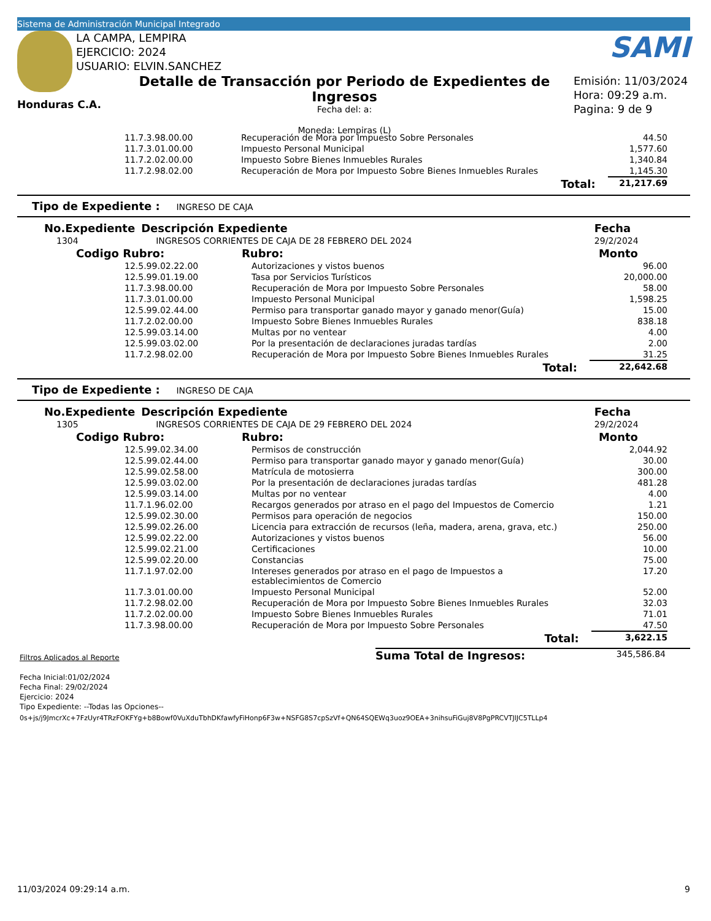Sistema de Administración Municipal Integrado
LA CAMPA, LEMPIRA
EJERCICIO: 2024
USUARIO: ELVIN.SANCHEZ
SAMI
Honduras C.A.
Detalle de Transacción por Periodo de Expedientes de Ingresos
Fecha del: a:
Moneda: Lempiras (L)
Emisión: 11/03/2024
Hora: 09:29 a.m.
Pagina: 9 de 9
| | 11.7.3.98.00.00 | Recuperación de Mora por Impuesto Sobre Personales | 44.50 |
| | 11.7.3.01.00.00 | Impuesto Personal Municipal | 1,577.60 |
| | 11.7.2.02.00.00 | Impuesto Sobre Bienes Inmuebles Rurales | 1,340.84 |
| | 11.7.2.98.02.00 | Recuperación de Mora por Impuesto Sobre Bienes Inmuebles Rurales | 1,145.30 |
| | | Total: | 21,217.69 |
Tipo de Expediente : INGRESO DE CAJA
| No.Expediente | Descripción Expediente | Fecha |
| 1304 | INGRESOS CORRIENTES DE CAJA DE 28 FEBRERO DEL 2024 | 29/2/2024 |
| Codigo Rubro: | Rubro: | Monto |
| 12.5.99.02.22.00 | Autorizaciones y vistos buenos | 96.00 |
| 12.5.99.01.19.00 | Tasa por Servicios Turísticos | 20,000.00 |
| 11.7.3.98.00.00 | Recuperación de Mora por Impuesto Sobre Personales | 58.00 |
| 11.7.3.01.00.00 | Impuesto Personal Municipal | 1,598.25 |
| 12.5.99.02.44.00 | Permiso para transportar ganado mayor y ganado menor(Guía) | 15.00 |
| 11.7.2.02.00.00 | Impuesto Sobre Bienes Inmuebles Rurales | 838.18 |
| 12.5.99.03.14.00 | Multas por no ventear | 4.00 |
| 12.5.99.03.02.00 | Por la presentación de declaraciones juradas tardías | 2.00 |
| 11.7.2.98.02.00 | Recuperación de Mora por Impuesto Sobre Bienes Inmuebles Rurales | 31.25 |
| | Total: | 22,642.68 |
Tipo de Expediente : INGRESO DE CAJA
| No.Expediente | Descripción Expediente | Fecha |
| 1305 | INGRESOS CORRIENTES DE CAJA DE 29 FEBRERO DEL 2024 | 29/2/2024 |
| Codigo Rubro: | Rubro: | Monto |
| 12.5.99.02.34.00 | Permisos de construcción | 2,044.92 |
| 12.5.99.02.44.00 | Permiso para transportar ganado mayor y ganado menor(Guía) | 30.00 |
| 12.5.99.02.58.00 | Matrícula de motosierra | 300.00 |
| 12.5.99.03.02.00 | Por la presentación de declaraciones juradas tardías | 481.28 |
| 12.5.99.03.14.00 | Multas por no ventear | 4.00 |
| 11.7.1.96.02.00 | Recargos generados por atraso en el pago del Impuestos de Comercio | 1.21 |
| 12.5.99.02.30.00 | Permisos para operación de negocios | 150.00 |
| 12.5.99.02.26.00 | Licencia para extracción de recursos (leña, madera, arena, grava, etc.) | 250.00 |
| 12.5.99.02.22.00 | Autorizaciones y vistos buenos | 56.00 |
| 12.5.99.02.21.00 | Certificaciones | 10.00 |
| 12.5.99.02.20.00 | Constancias | 75.00 |
| 11.7.1.97.02.00 | Intereses generados por atraso en el pago de Impuestos a establecimientos de Comercio | 17.20 |
| 11.7.3.01.00.00 | Impuesto Personal Municipal | 52.00 |
| 11.7.2.98.02.00 | Recuperación de Mora por Impuesto Sobre Bienes Inmuebles Rurales | 32.03 |
| 11.7.2.02.00.00 | Impuesto Sobre Bienes Inmuebles Rurales | 71.01 |
| 11.7.3.98.00.00 | Recuperación de Mora por Impuesto Sobre Personales | 47.50 |
| | Total: | 3,622.15 |
Filtros Aplicados al Reporte
Fecha Inicial:01/02/2024
Fecha Final: 29/02/2024
Ejercicio: 2024
Tipo Expediente: --Todas las Opciones--
Suma Total de Ingresos: 345,586.84
0s+js/j9JmcrXc+7FzUyr4TRzFOKFYg+b8Bowf0VuXduTbhDKfawfyFiHonp6F3w+NSFG8S7cpSzVf+QN64SQEWq3uoz9OEA+3nihsuFiGuj8V8PgPRCVTJlJC5TLLp4
11/03/2024 09:29:14 a.m. 9